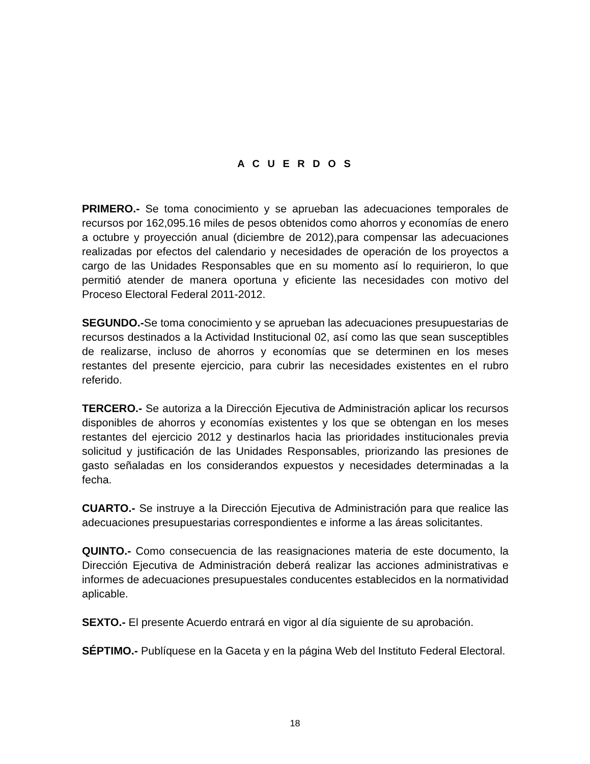A C U E R D O S
PRIMERO.- Se toma conocimiento y se aprueban las adecuaciones temporales de recursos por 162,095.16 miles de pesos obtenidos como ahorros y economías de enero a octubre y proyección anual (diciembre de 2012),para compensar las adecuaciones realizadas por efectos del calendario y necesidades de operación de los proyectos a cargo de las Unidades Responsables que en su momento así lo requirieron, lo que permitió atender de manera oportuna y eficiente las necesidades con motivo del Proceso Electoral Federal 2011-2012.
SEGUNDO.-Se toma conocimiento y se aprueban las adecuaciones presupuestarias de recursos destinados a la Actividad Institucional 02, así como las que sean susceptibles de realizarse, incluso de ahorros y economías que se determinen en los meses restantes del presente ejercicio, para cubrir las necesidades existentes en el rubro referido.
TERCERO.- Se autoriza a la Dirección Ejecutiva de Administración aplicar los recursos disponibles de ahorros y economías existentes y los que se obtengan en los meses restantes del ejercicio 2012 y destinarlos hacia las prioridades institucionales previa solicitud y justificación de las Unidades Responsables, priorizando las presiones de gasto señaladas en los considerandos expuestos y necesidades determinadas a la fecha.
CUARTO.- Se instruye a la Dirección Ejecutiva de Administración para que realice las adecuaciones presupuestarias correspondientes e informe a las áreas solicitantes.
QUINTO.- Como consecuencia de las reasignaciones materia de este documento, la Dirección Ejecutiva de Administración deberá realizar las acciones administrativas e informes de adecuaciones presupuestales conducentes establecidos en la normatividad aplicable.
SEXTO.- El presente Acuerdo entrará en vigor al día siguiente de su aprobación.
SÉPTIMO.- Publíquese en la Gaceta y en la página Web del Instituto Federal Electoral.
18